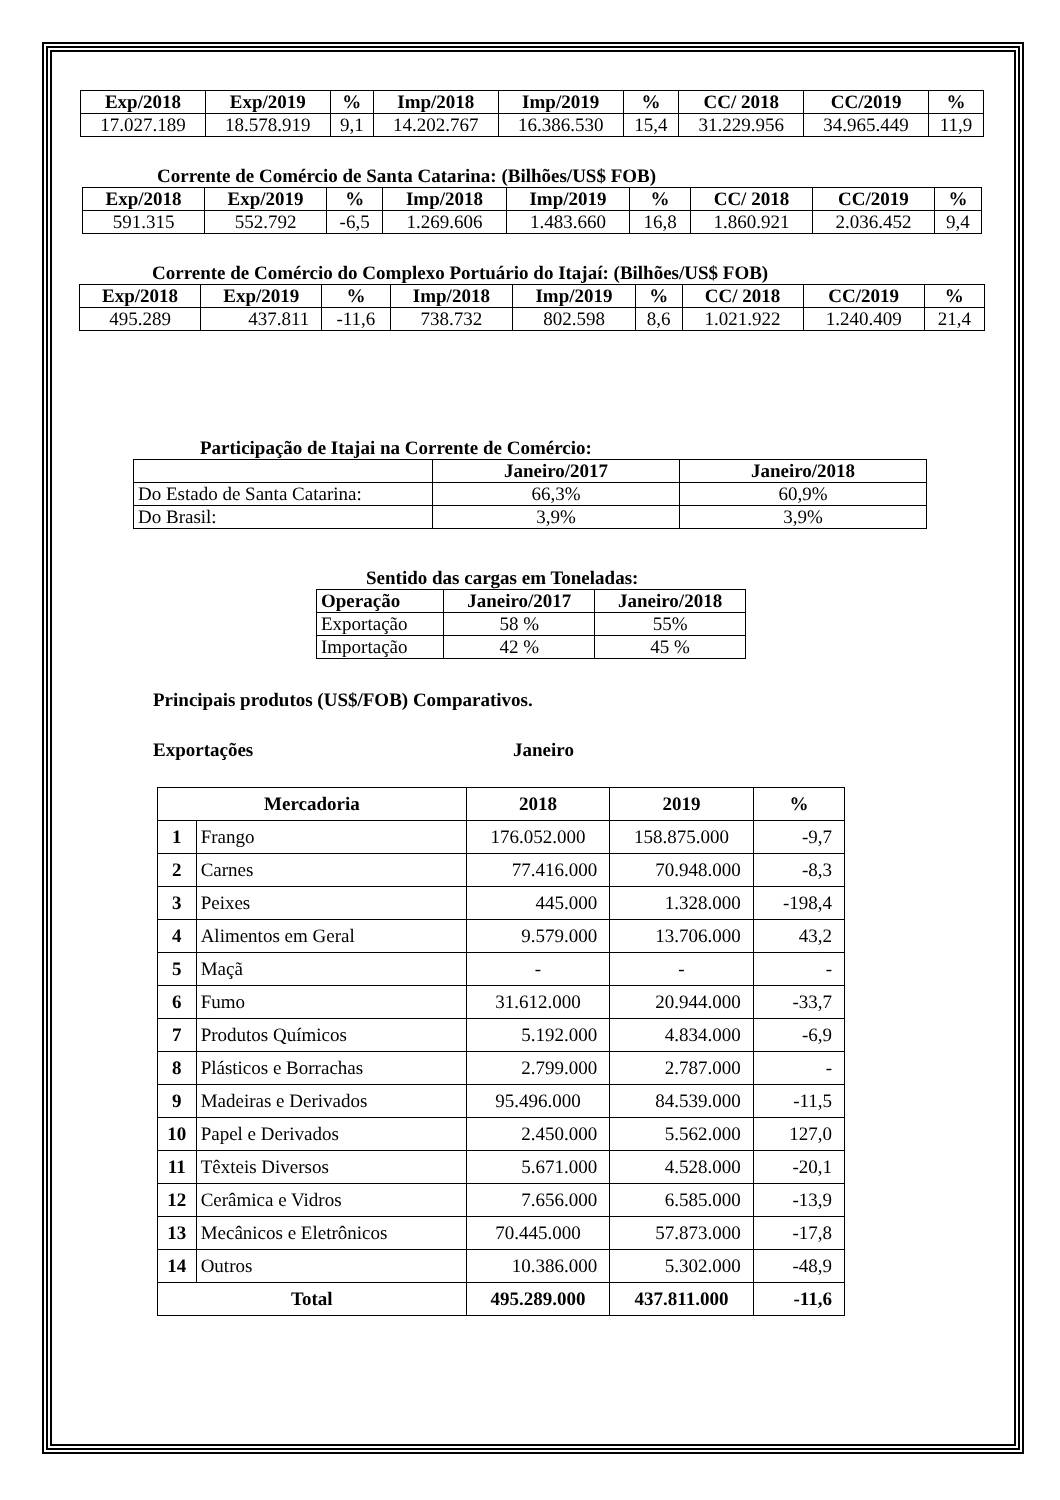| Exp/2018 | Exp/2019 | % | Imp/2018 | Imp/2019 | % | CC/ 2018 | CC/2019 | % |
| --- | --- | --- | --- | --- | --- | --- | --- | --- |
| 17.027.189 | 18.578.919 | 9,1 | 14.202.767 | 16.386.530 | 15,4 | 31.229.956 | 34.965.449 | 11,9 |
Corrente de Comércio de Santa Catarina: (Bilhões/US$ FOB)
| Exp/2018 | Exp/2019 | % | Imp/2018 | Imp/2019 | % | CC/ 2018 | CC/2019 | % |
| --- | --- | --- | --- | --- | --- | --- | --- | --- |
| 591.315 | 552.792 | -6,5 | 1.269.606 | 1.483.660 | 16,8 | 1.860.921 | 2.036.452 | 9,4 |
Corrente de Comércio do Complexo Portuário do Itajaí: (Bilhões/US$ FOB)
| Exp/2018 | Exp/2019 | % | Imp/2018 | Imp/2019 | % | CC/ 2018 | CC/2019 | % |
| --- | --- | --- | --- | --- | --- | --- | --- | --- |
| 495.289 | 437.811 | -11,6 | 738.732 | 802.598 | 8,6 | 1.021.922 | 1.240.409 | 21,4 |
Participação de Itajai na Corrente de Comércio:
| | Janeiro/2017 | Janeiro/2018 |
| --- | --- | --- |
| Do Estado de Santa Catarina: | 66,3% | 60,9% |
| Do Brasil: | 3,9% | 3,9% |
Sentido das cargas em Toneladas:
| Operação | Janeiro/2017 | Janeiro/2018 |
| --- | --- | --- |
| Exportação | 58 % | 55% |
| Importação | 42 % | 45 % |
Principais produtos (US$/FOB) Comparativos.
Exportações Janeiro
| Mercadoria | | 2018 | 2019 | % |
| --- | --- | --- | --- | --- |
| 1 | Frango | 176.052.000 | 158.875.000 | -9,7 |
| 2 | Carnes | 77.416.000 | 70.948.000 | -8,3 |
| 3 | Peixes | 445.000 | 1.328.000 | -198,4 |
| 4 | Alimentos em Geral | 9.579.000 | 13.706.000 | 43,2 |
| 5 | Maçã | - | - | - |
| 6 | Fumo | 31.612.000 | 20.944.000 | -33,7 |
| 7 | Produtos Químicos | 5.192.000 | 4.834.000 | -6,9 |
| 8 | Plásticos e Borrachas | 2.799.000 | 2.787.000 | - |
| 9 | Madeiras e Derivados | 95.496.000 | 84.539.000 | -11,5 |
| 10 | Papel e Derivados | 2.450.000 | 5.562.000 | 127,0 |
| 11 | Têxteis Diversos | 5.671.000 | 4.528.000 | -20,1 |
| 12 | Cerâmica e Vidros | 7.656.000 | 6.585.000 | -13,9 |
| 13 | Mecânicos e Eletrônicos | 70.445.000 | 57.873.000 | -17,8 |
| 14 | Outros | 10.386.000 | 5.302.000 | -48,9 |
| Total | | 495.289.000 | 437.811.000 | -11,6 |